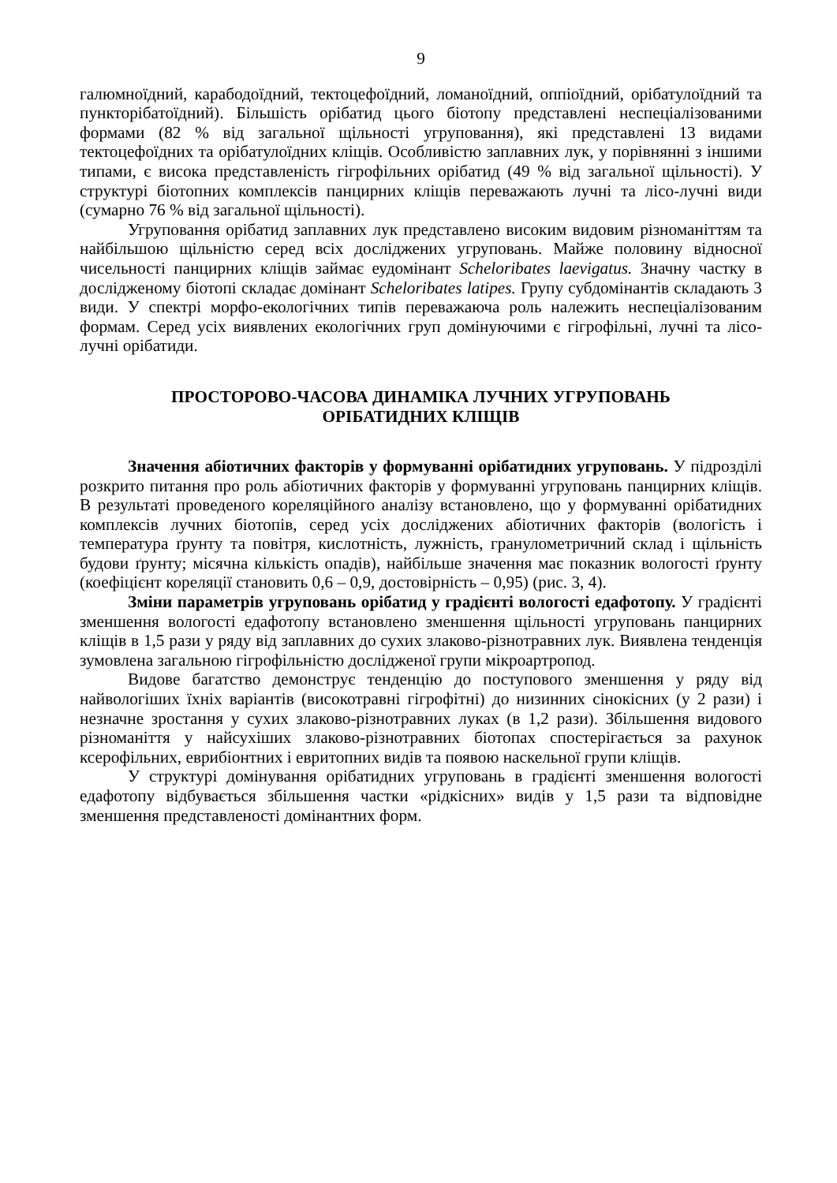9
галюмноїдний, карабодоїдний, тектоцефоїдний, ломаноїдний, оппіоїдний, орібатулоїдний та пункторібатоїдний). Більшість орібатид цього біотопу представлені неспеціалізованими формами (82 % від загальної щільності угруповання), які представлені 13 видами тектоцефоїдних та орібатулоїдних кліщів. Особливістю заплавних лук, у порівнянні з іншими типами, є висока представленість гігрофільних орібатид (49 % від загальної щільності). У структурі біотопних комплексів панцирних кліщів переважають лучні та лісо-лучні види (сумарно 76 % від загальної щільності).
Угруповання орібатид заплавних лук представлено високим видовим різноманіттям та найбільшою щільністю серед всіх досліджених угруповань. Майже половину відносної чисельності панцирних кліщів займає еудомінант Scheloribates laevigatus. Значну частку в дослідженому біотопі складає домінант Scheloribates latipes. Групу субдомінантів складають 3 види. У спектрі морфо-екологічних типів переважаюча роль належить неспеціалізованим формам. Серед усіх виявлених екологічних груп домінуючими є гігрофільні, лучні та лісо-лучні орібатиди.
ПРОСТОРОВО-ЧАСОВА ДИНАМІКА ЛУЧНИХ УГРУПОВАНЬ
ОРІБАТИДНИХ КЛІЩІВ
Значення абіотичних факторів у формуванні орібатидних угруповань. У підрозділі розкрито питання про роль абіотичних факторів у формуванні угруповань панцирних кліщів. В результаті проведеного кореляційного аналізу встановлено, що у формуванні орібатидних комплексів лучних біотопів, серед усіх досліджених абіотичних факторів (вологість і температура ґрунту та повітря, кислотність, лужність, гранулометричний склад і щільність будови ґрунту; місячна кількість опадів), найбільше значення має показник вологості ґрунту (коефіцієнт кореляції становить 0,6 – 0,9, достовірність – 0,95) (рис. 3, 4).
Зміни параметрів угруповань орібатид у градієнті вологості едафотопу. У градієнті зменшення вологості едафотопу встановлено зменшення щільності угруповань панцирних кліщів в 1,5 рази у ряду від заплавних до сухих злаково-різнотравних лук. Виявлена тенденція зумовлена загальною гігрофільністю дослідженої групи мікроартропод.
Видове багатство демонструє тенденцію до поступового зменшення у ряду від найвологіших їхніх варіантів (високотравні гігрофітні) до низинних сінокісних (у 2 рази) і незначне зростання у сухих злаково-різнотравних луках (в 1,2 рази). Збільшення видового різноманіття у найсухіших злаково-різнотравних біотопах спостерігається за рахунок ксерофільних, еврибіонтних і евритопних видів та появою наскельної групи кліщів.
У структурі домінування орібатидних угруповань в градієнті зменшення вологості едафотопу відбувається збільшення частки «рідкісних» видів у 1,5 рази та відповідне зменшення представленості домінантних форм.